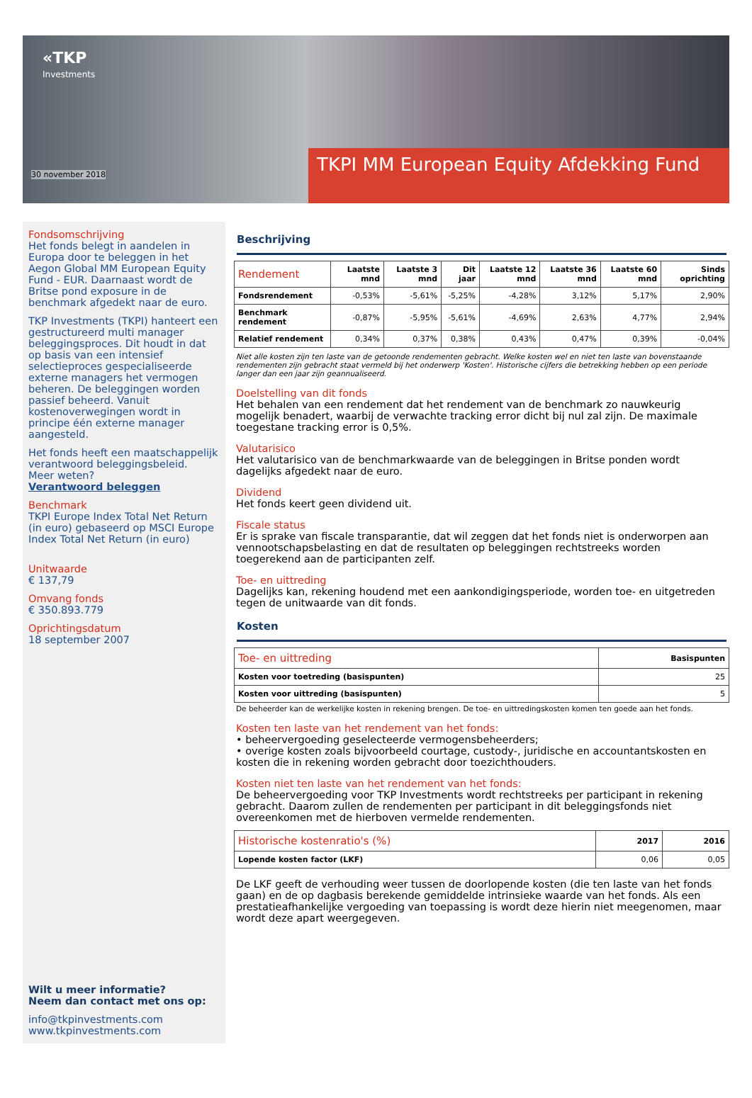«TKP
Investments
30 november 2018
TKPI MM European Equity Afdekking Fund
Fondsomschrijving
Het fonds belegt in aandelen in Europa door te beleggen in het Aegon Global MM European Equity Fund - EUR. Daarnaast wordt de Britse pond exposure in de benchmark afgedekt naar de euro.
TKP Investments (TKPI) hanteert een gestructureerd multi manager beleggingsproces. Dit houdt in dat op basis van een intensief selectieproces gespecialiseerde externe managers het vermogen beheren. De beleggingen worden passief beheerd. Vanuit kostenoverwegingen wordt in principe één externe manager aangesteld.
Het fonds heeft een maatschappelijk verantwoord beleggingsbeleid.
Meer weten?
Verantwoord beleggen
Benchmark
TKPI Europe Index Total Net Return (in euro) gebaseerd op MSCI Europe Index Total Net Return (in euro)
Unitwaarde
€ 137,79
Omvang fonds
€ 350.893.779
Oprichtingsdatum
18 september 2007
Wilt u meer informatie?
Neem dan contact met ons op:
info@tkpinvestments.com
www.tkpinvestments.com
Beschrijving
| Rendement | Laatste mnd | Laatste 3 mnd | Dit jaar | Laatste 12 mnd | Laatste 36 mnd | Laatste 60 mnd | Sinds oprichting |
| --- | --- | --- | --- | --- | --- | --- | --- |
| Fondsrendement | -0,53% | -5,61% | -5,25% | -4,28% | 3,12% | 5,17% | 2,90% |
| Benchmark rendement | -0,87% | -5,95% | -5,61% | -4,69% | 2,63% | 4,77% | 2,94% |
| Relatief rendement | 0,34% | 0,37% | 0,38% | 0,43% | 0,47% | 0,39% | -0,04% |
Niet alle kosten zijn ten laste van de getoonde rendementen gebracht. Welke kosten wel en niet ten laste van bovenstaande rendementen zijn gebracht staat vermeld bij het onderwerp 'Kosten'. Historische cijfers die betrekking hebben op een periode langer dan een jaar zijn geannualiseerd.
Doelstelling van dit fonds
Het behalen van een rendement dat het rendement van de benchmark zo nauwkeurig mogelijk benadert, waarbij de verwachte tracking error dicht bij nul zal zijn. De maximale toegestane tracking error is 0,5%.
Valutarisico
Het valutarisico van de benchmarkwaarde van de beleggingen in Britse ponden wordt dagelijks afgedekt naar de euro.
Dividend
Het fonds keert geen dividend uit.
Fiscale status
Er is sprake van fiscale transparantie, dat wil zeggen dat het fonds niet is onderworpen aan vennootschapsbelasting en dat de resultaten op beleggingen rechtstreeks worden toegerekend aan de participanten zelf.
Toe- en uittreding
Dagelijks kan, rekening houdend met een aankondigingsperiode, worden toe- en uitgetreden tegen de unitwaarde van dit fonds.
Kosten
| Toe- en uittreding | Basispunten |
| --- | --- |
| Kosten voor toetreding (basispunten) | 25 |
| Kosten voor uittreding (basispunten) | 5 |
De beheerder kan de werkelijke kosten in rekening brengen. De toe- en uittredingskosten komen ten goede aan het fonds.
Kosten ten laste van het rendement van het fonds:
• beheervergoeding geselecteerde vermogensbeheerders;
• overige kosten zoals bijvoorbeeld courtage, custody-, juridische en accountantskosten en kosten die in rekening worden gebracht door toezichthouders.
Kosten niet ten laste van het rendement van het fonds:
De beheervergoeding voor TKP Investments wordt rechtstreeks per participant in rekening gebracht. Daarom zullen de rendementen per participant in dit beleggingsfonds niet overeenkomen met de hierboven vermelde rendementen.
| Historische kostenratio's (%) | 2017 | 2016 |
| --- | --- | --- |
| Lopende kosten factor (LKF) | 0,06 | 0,05 |
De LKF geeft de verhouding weer tussen de doorlopende kosten (die ten laste van het fonds gaan) en de op dagbasis berekende gemiddelde intrinsieke waarde van het fonds. Als een prestatieafhankelijke vergoeding van toepassing is wordt deze hierin niet meegenomen, maar wordt deze apart weergegeven.